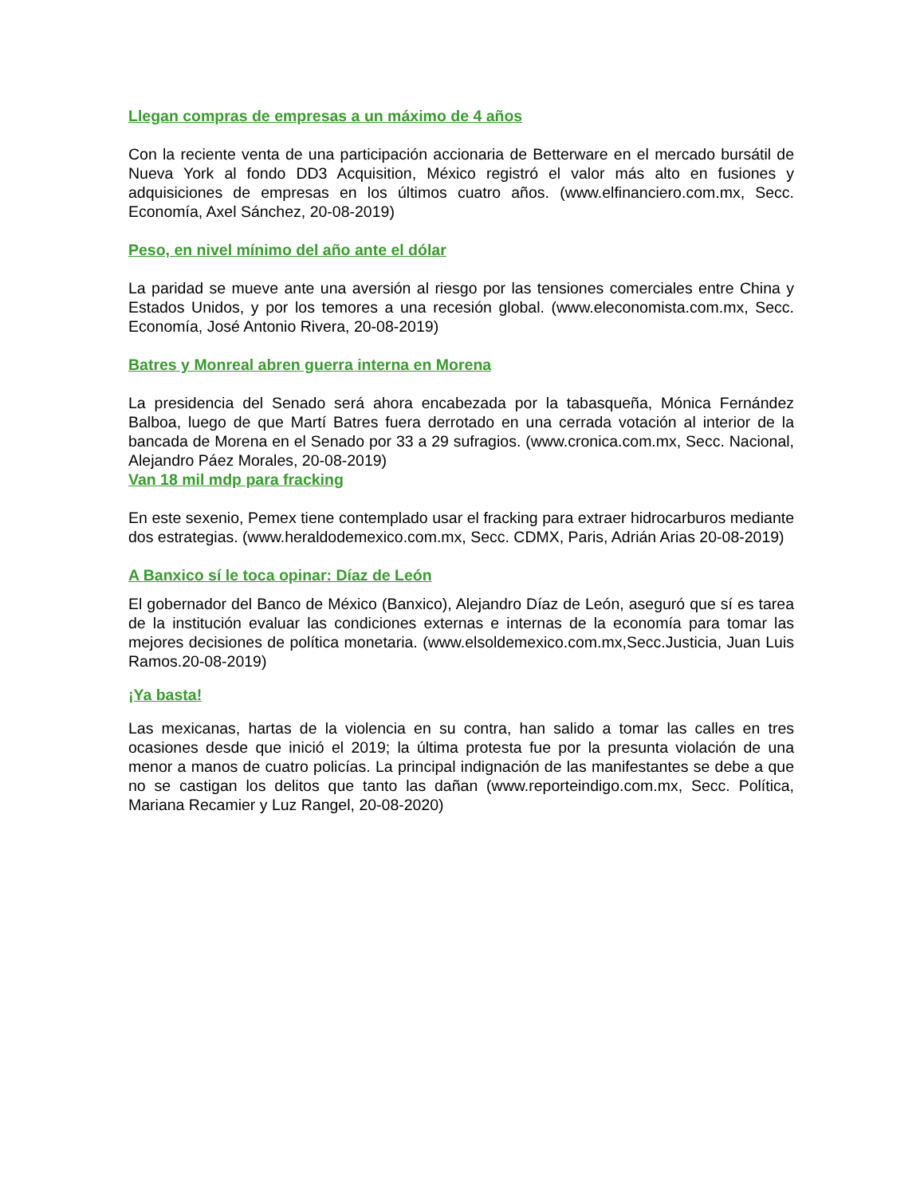Llegan compras de empresas a un máximo de 4 años
Con la reciente venta de una participación accionaria de Betterware en el mercado bursátil de Nueva York al fondo DD3 Acquisition, México registró el valor más alto en fusiones y adquisiciones de empresas en los últimos cuatro años. (www.elfinanciero.com.mx, Secc. Economía, Axel Sánchez, 20-08-2019)
Peso, en nivel mínimo del año ante el dólar
La paridad se mueve ante una aversión al riesgo por las tensiones comerciales entre China y Estados Unidos, y por los temores a una recesión global. (www.eleconomista.com.mx, Secc. Economía, José Antonio Rivera, 20-08-2019)
Batres y Monreal abren guerra interna en Morena
La presidencia del Senado será ahora encabezada por la tabasqueña, Mónica Fernández Balboa, luego de que Martí Batres fuera derrotado en una cerrada votación al interior de la bancada de Morena en el Senado por 33 a 29 sufragios. (www.cronica.com.mx, Secc. Nacional, Alejandro Páez Morales, 20-08-2019)
Van 18 mil mdp para fracking
En este sexenio, Pemex tiene contemplado usar el fracking para extraer hidrocarburos mediante dos estrategias. (www.heraldodemexico.com.mx, Secc. CDMX, Paris, Adrián Arias 20-08-2019)
A Banxico sí le toca opinar: Díaz de León
El gobernador del Banco de México (Banxico), Alejandro Díaz de León, aseguró que sí es tarea de la institución evaluar las condiciones externas e internas de la economía para tomar las mejores decisiones de política monetaria. (www.elsoldemexico.com.mx,Secc.Justicia, Juan Luis Ramos.20-08-2019)
¡Ya basta!
Las mexicanas, hartas de la violencia en su contra, han salido a tomar las calles en tres ocasiones desde que inició el 2019; la última protesta fue por la presunta violación de una menor a manos de cuatro policías. La principal indignación de las manifestantes se debe a que no se castigan los delitos que tanto las dañan (www.reporteindigo.com.mx, Secc. Política, Mariana Recamier y Luz Rangel, 20-08-2020)